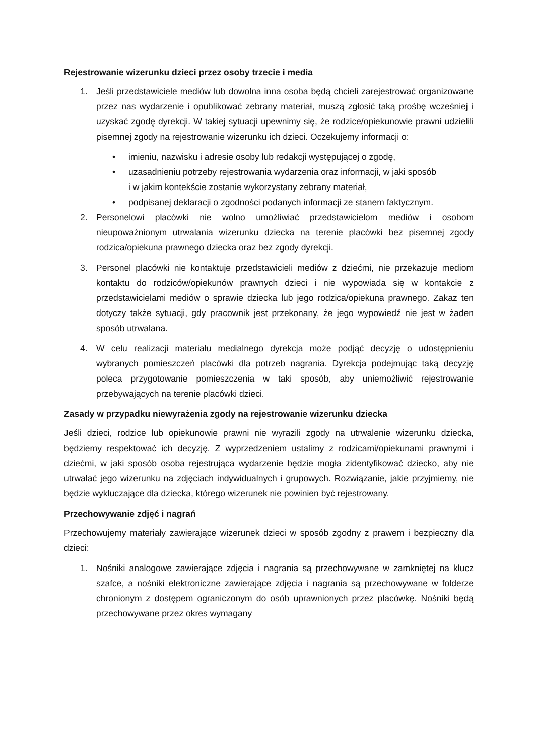Rejestrowanie wizerunku dzieci przez osoby trzecie i media
1. Jeśli przedstawiciele mediów lub dowolna inna osoba będą chcieli zarejestrować organizowane przez nas wydarzenie i opublikować zebrany materiał, muszą zgłosić taką prośbę wcześniej i uzyskać zgodę dyrekcji. W takiej sytuacji upewnimy się, że rodzice/opiekunowie prawni udzielili pisemnej zgody na rejestrowanie wizerunku ich dzieci. Oczekujemy informacji o:
• imieniu, nazwisku i adresie osoby lub redakcji występującej o zgodę,
• uzasadnieniu potrzeby rejestrowania wydarzenia oraz informacji, w jaki sposób
i w jakim kontekście zostanie wykorzystany zebrany materiał,
• podpisanej deklaracji o zgodności podanych informacji ze stanem faktycznym.
2. Personelowi placówki nie wolno umożliwiać przedstawicielom mediów i osobom nieupoważnionym utrwalania wizerunku dziecka na terenie placówki bez pisemnej zgody rodzica/opiekuna prawnego dziecka oraz bez zgody dyrekcji.
3. Personel placówki nie kontaktuje przedstawicieli mediów z dziećmi, nie przekazuje mediom kontaktu do rodziców/opiekunów prawnych dzieci i nie wypowiada się w kontakcie z przedstawicielami mediów o sprawie dziecka lub jego rodzica/opiekuna prawnego. Zakaz ten dotyczy także sytuacji, gdy pracownik jest przekonany, że jego wypowiedź nie jest w żaden sposób utrwalana.
4. W celu realizacji materiału medialnego dyrekcja może podjąć decyzję o udostępnieniu wybranych pomieszczeń placówki dla potrzeb nagrania. Dyrekcja podejmując taką decyzję poleca przygotowanie pomieszczenia w taki sposób, aby uniemożliwić rejestrowanie przebywających na terenie placówki dzieci.
Zasady w przypadku niewyrażenia zgody na rejestrowanie wizerunku dziecka
Jeśli dzieci, rodzice lub opiekunowie prawni nie wyrazili zgody na utrwalenie wizerunku dziecka, będziemy respektować ich decyzję. Z wyprzedzeniem ustalimy z rodzicami/opiekunami prawnymi i dziećmi, w jaki sposób osoba rejestrująca wydarzenie będzie mogła zidentyfikować dziecko, aby nie utrwalać jego wizerunku na zdjęciach indywidualnych i grupowych. Rozwiązanie, jakie przyjmiemy, nie będzie wykluczające dla dziecka, którego wizerunek nie powinien być rejestrowany.
Przechowywanie zdjęć i nagrań
Przechowujemy materiały zawierające wizerunek dzieci w sposób zgodny z prawem i bezpieczny dla dzieci:
1. Nośniki analogowe zawierające zdjęcia i nagrania są przechowywane w zamkniętej na klucz szafce, a nośniki elektroniczne zawierające zdjęcia i nagrania są przechowywane w folderze chronionym z dostępem ograniczonym do osób uprawnionych przez placówkę. Nośniki będą przechowywane przez okres wymagany